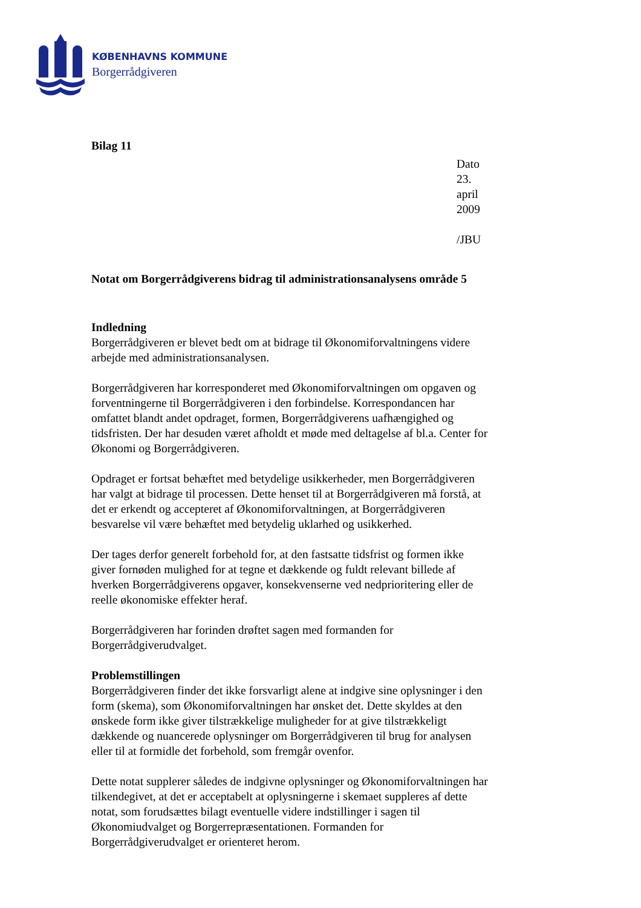KØBENHAVNS KOMMUNE
Borgerrådgiveren
Bilag 11
Dato 23. april 2009
/JBU
Notat om Borgerrådgiverens bidrag til administrationsanalysens område 5
Indledning
Borgerrådgiveren er blevet bedt om at bidrage til Økonomiforvaltningens videre arbejde med administrationsanalysen.
Borgerrådgiveren har korresponderet med Økonomiforvaltningen om opgaven og forventningerne til Borgerrådgiveren i den forbindelse. Korrespondancen har omfattet blandt andet opdraget, formen, Borgerrådgiverens uafhængighed og tidsfristen. Der har desuden været afholdt et møde med deltagelse af bl.a. Center for Økonomi og Borgerrådgiveren.
Opdraget er fortsat behæftet med betydelige usikkerheder, men Borgerrådgiveren har valgt at bidrage til processen. Dette henset til at Borgerrådgiveren må forstå, at det er erkendt og accepteret af Økonomiforvaltningen, at Borgerrådgiveren besvarelse vil være behæftet med betydelig uklarhed og usikkerhed.
Der tages derfor generelt forbehold for, at den fastsatte tidsfrist og formen ikke giver fornøden mulighed for at tegne et dækkende og fuldt relevant billede af hverken Borgerrådgiverens opgaver, konsekvenserne ved nedprioritering eller de reelle økonomiske effekter heraf.
Borgerrådgiveren har forinden drøftet sagen med formanden for Borgerrådgiverudvalget.
Problemstillingen
Borgerrådgiveren finder det ikke forsvarligt alene at indgive sine oplysninger i den form (skema), som Økonomiforvaltningen har ønsket det. Dette skyldes at den ønskede form ikke giver tilstrækkelige muligheder for at give tilstrækkeligt dækkende og nuancerede oplysninger om Borgerrådgiveren til brug for analysen eller til at formidle det forbehold, som fremgår ovenfor.
Dette notat supplerer således de indgivne oplysninger og Økonomiforvaltningen har tilkendegivet, at det er acceptabelt at oplysningerne i skemaet suppleres af dette notat, som forudsættes bilagt eventuelle videre indstillinger i sagen til Økonomiudvalget og Borgerrepræsentationen. Formanden for Borgerrådgiverudvalget er orienteret herom.